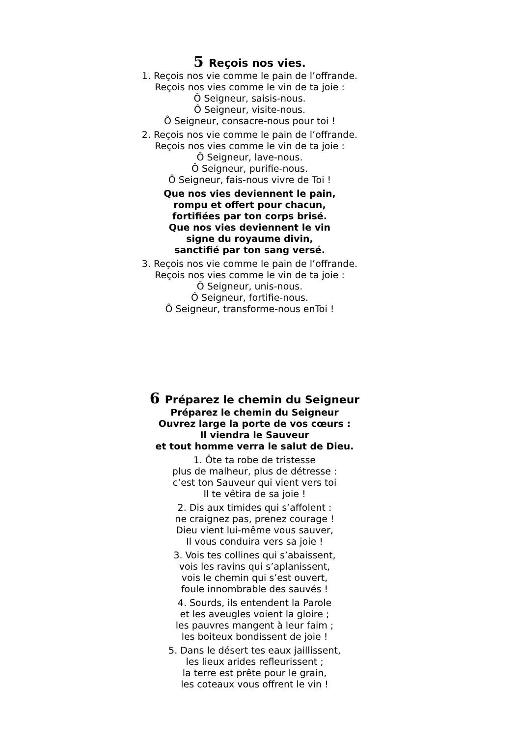5 Reçois nos vies.
1. Reçois nos vie comme le pain de l’offrande.
Reçois nos vies comme le vin de ta joie :
Ô Seigneur, saisis-nous.
Ô Seigneur, visite-nous.
Ô Seigneur, consacre-nous pour toi !
2. Reçois nos vie comme le pain de l’offrande.
Reçois nos vies comme le vin de ta joie :
Ô Seigneur, lave-nous.
Ô Seigneur, purifie-nous.
Ô Seigneur, fais-nous vivre de Toi !
Que nos vies deviennent le pain,
rompu et offert pour chacun,
fortifiées par ton corps brisé.
Que nos vies deviennent le vin
signe du royaume divin,
sanctifié par ton sang versé.
3. Reçois nos vie comme le pain de l’offrande.
Reçois nos vies comme le vin de ta joie :
Ô Seigneur, unis-nous.
Ô Seigneur, fortifie-nous.
Ô Seigneur, transforme-nous enToi !
6 Préparez le chemin du Seigneur
Préparez le chemin du Seigneur
Ouvrez large la porte de vos cœurs :
Il viendra le Sauveur
et tout homme verra le salut de Dieu.
1. Ôte ta robe de tristesse
plus de malheur, plus de détresse :
c’est ton Sauveur qui vient vers toi
Il te vêtira de sa joie !
2. Dis aux timides qui s’affolent :
ne craignez pas, prenez courage !
Dieu vient lui-même vous sauver,
Il vous conduira vers sa joie !
3. Vois tes collines qui s’abaissent,
vois les ravins qui s’aplanissent,
vois le chemin qui s’est ouvert,
foule innombrable des sauvés !
4. Sourds, ils entendent la Parole
et les aveugles voient la gloire ;
les pauvres mangent à leur faim ;
les boiteux bondissent de joie !
5. Dans le désert tes eaux jaillissent,
les lieux arides refleurissent ;
la terre est prête pour le grain,
les coteaux vous offrent le vin !